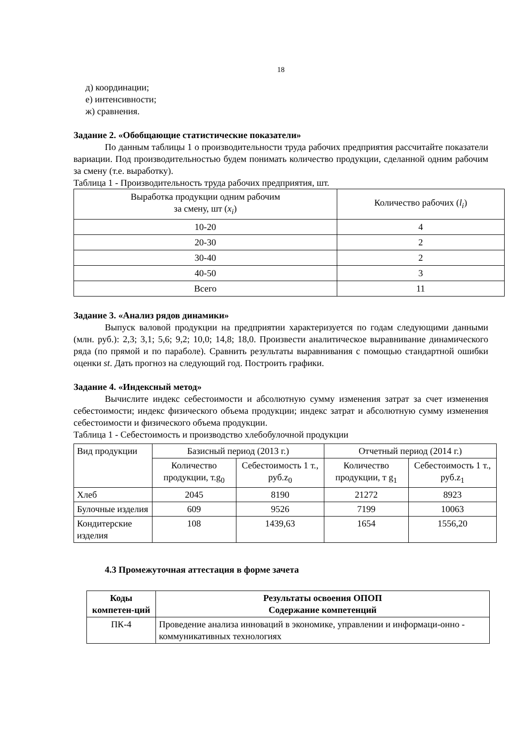18
д) координации;
е) интенсивности;
ж) сравнения.
Задание 2. «Обобщающие статистические показатели»
По данным таблицы 1 о производительности труда рабочих предприятия рассчитайте показатели вариации. Под производительностью будем понимать количество продукции, сделанной одним рабочим за смену (т.е. выработку).
Таблица 1 - Производительность труда рабочих предприятия, шт.
| Выработка продукции одним рабочим за смену, шт ( x<sub>i</sub> ) | Количество рабочих ( l<sub>i</sub> ) |
| 10-20 | 4 |
| 20-30 | 2 |
| 30-40 | 2 |
| 40-50 | 3 |
| Всего | 11 |
Задание 3. «Анализ рядов динамики»
Выпуск валовой продукции на предприятии характеризуется по годам следующими данными (млн. руб.): 2,3; 3,1; 5,6; 9,2; 10,0; 14,8; 18,0. Произвести аналитическое выравнивание динамического ряда (по прямой и по параболе). Сравнить результаты выравнивания с помощью стандартной ошибки оценки st. Дать прогноз на следующий год. Построить графики.
Задание 4. «Индексный метод»
Вычислите индекс себестоимости и абсолютную сумму изменения затрат за счет изменения себестоимости; индекс физического объема продукции; индекс затрат и абсолютную сумму изменения себестоимости и физического объема продукции.
Таблица 1 - Себестоимость и производство хлебобулочной продукции
| Вид продукции | Базисный период (2013 г.) | | Отчетный период (2014 г.) | |
| | Количество продукции, т.g<sub>0</sub> | Себестоимость 1 т., руб.z<sub>0</sub> | Количество продукции, т g<sub>1</sub> | Себестоимость 1 т., руб.z<sub>1</sub> |
| Хлеб | 2045 | 8190 | 21272 | 8923 |
| Булочные изделия | 609 | 9526 | 7199 | 10063 |
| Кондитерские изделия | 108 | 1439,63 | 1654 | 1556,20 |
4.3 Промежуточная аттестация в форме зачета
| Коды компетен-ций | Результаты освоения ОПОП Содержание компетенций |
| --- | --- |
| ПК-4 | Проведение анализа инноваций в экономике, управлении и информаци-онно - коммуникативных технологиях |